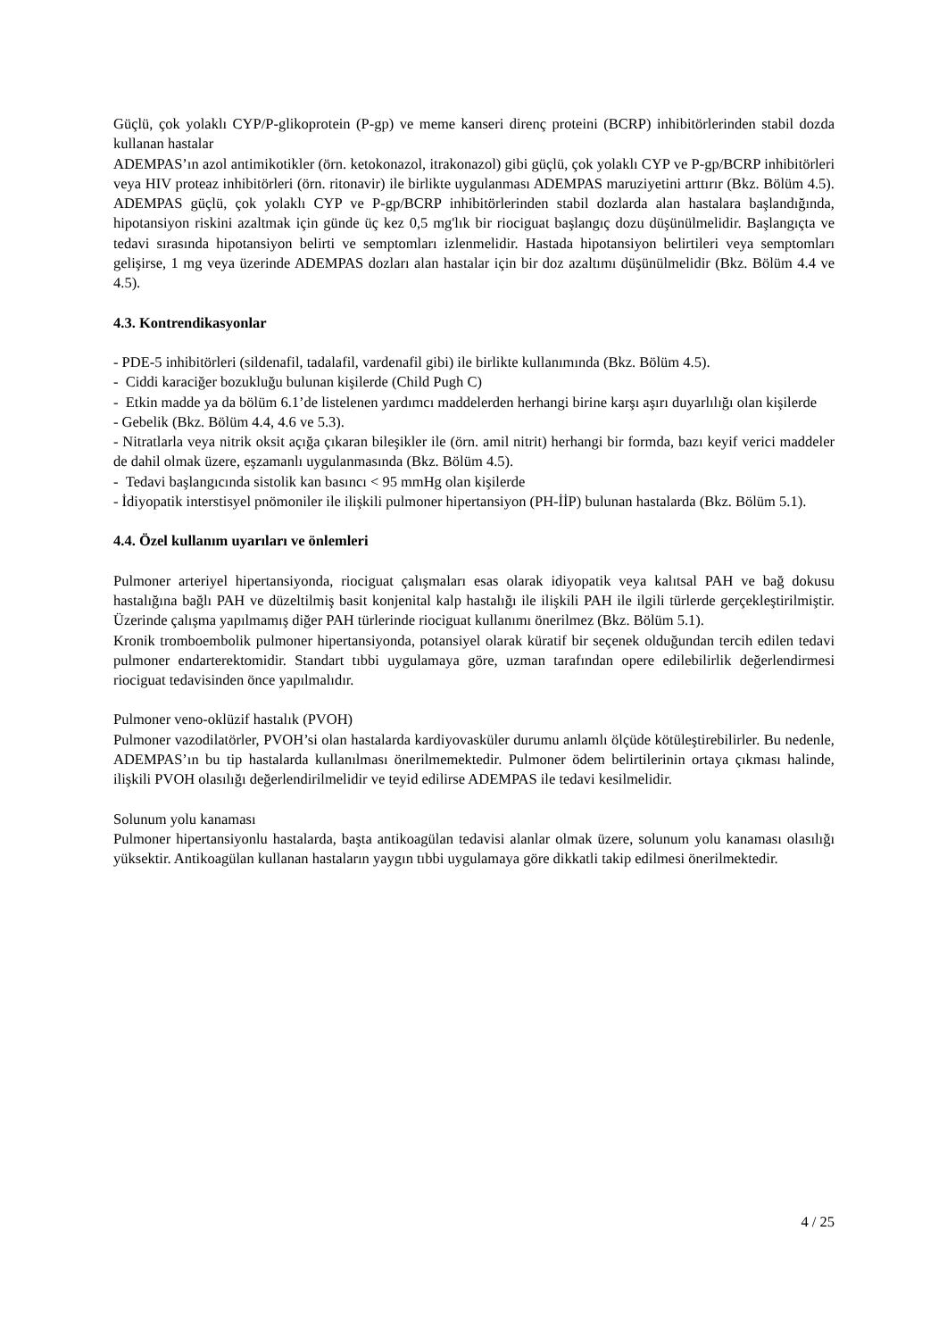Güçlü, çok yolaklı CYP/P-glikoprotein (P-gp) ve meme kanseri direnç proteini (BCRP) inhibitörlerinden stabil dozda kullanan hastalar
ADEMPAS’ın azol antimikotikler (örn. ketokonazol, itrakonazol) gibi güçlü, çok yolaklı CYP ve P-gp/BCRP inhibitörleri veya HIV proteaz inhibitörleri (örn. ritonavir) ile birlikte uygulanması ADEMPAS maruziyetini arttırır (Bkz. Bölüm 4.5). ADEMPAS güçlü, çok yolaklı CYP ve P-gp/BCRP inhibitörlerinden stabil dozlarda alan hastalara başlandığında, hipotansiyon riskini azaltmak için günde üç kez 0,5 mg'lık bir riociguat başlangıç dozu düşünülmelidir. Başlangıçta ve tedavi sırasında hipotansiyon belirti ve semptomları izlenmelidir. Hastada hipotansiyon belirtileri veya semptomları gelişirse, 1 mg veya üzerinde ADEMPAS dozları alan hastalar için bir doz azaltımı düşünülmelidir (Bkz. Bölüm 4.4 ve 4.5).
4.3. Kontrendikasyonlar
- PDE-5 inhibitörleri (sildenafil, tadalafil, vardenafil gibi) ile birlikte kullanımında (Bkz. Bölüm 4.5).
- Ciddi karaciğer bozukluğu bulunan kişilerde (Child Pugh C)
- Etkin madde ya da bölüm 6.1’de listelenen yardımcı maddelerden herhangi birine karşı aşırı duyarlılığı olan kişilerde
- Gebelik (Bkz. Bölüm 4.4, 4.6 ve 5.3).
- Nitratlarla veya nitrik oksit açığa çıkaran bileşikler ile (örn. amil nitrit) herhangi bir formda, bazı keyif verici maddeler de dahil olmak üzere, eşzamanlı uygulanmasında (Bkz. Bölüm 4.5).
- Tedavi başlangıcında sistolik kan basıncı < 95 mmHg olan kişilerde
- İdiyopatik interstisyel pnömoniler ile ilişkili pulmoner hipertansiyon (PH-İİP) bulunan hastalarda (Bkz. Bölüm 5.1).
4.4. Özel kullanım uyarıları ve önlemleri
Pulmoner arteriyel hipertansiyonda, riociguat çalışmaları esas olarak idiyopatik veya kalıtsal PAH ve bağ dokusu hastalığına bağlı PAH ve düzeltilmiş basit konjenital kalp hastalığı ile ilişkili PAH ile ilgili türlerde gerçekleştirilmiştir. Üzerinde çalışma yapılmamış diğer PAH türlerinde riociguat kullanımı önerilmez (Bkz. Bölüm 5.1).
Kronik tromboembolik pulmoner hipertansiyonda, potansiyel olarak küratif bir seçenek olduğundan tercih edilen tedavi pulmoner endarterektomidir. Standart tıbbi uygulamaya göre, uzman tarafından opere edilebilirlik değerlendirmesi riociguat tedavisinden önce yapılmalıdır.
Pulmoner veno-oklüzif hastalık (PVOH)
Pulmoner vazodilatörler, PVOH’si olan hastalarda kardiyovasküler durumu anlamlı ölçüde kötüleştirebilirler. Bu nedenle, ADEMPAS’ın bu tip hastalarda kullanılması önerilmemektedir. Pulmoner ödem belirtilerinin ortaya çıkması halinde, ilişkili PVOH olasılığı değerlendirilmelidir ve teyid edilirse ADEMPAS ile tedavi kesilmelidir.
Solunum yolu kanaması
Pulmoner hipertansiyonlu hastalarda, başta antikoagülan tedavisi alanlar olmak üzere, solunum yolu kanaması olasılığı yüksektir. Antikoagülan kullanan hastaların yaygın tıbbi uygulamaya göre dikkatli takip edilmesi önerilmektedir.
4 / 25